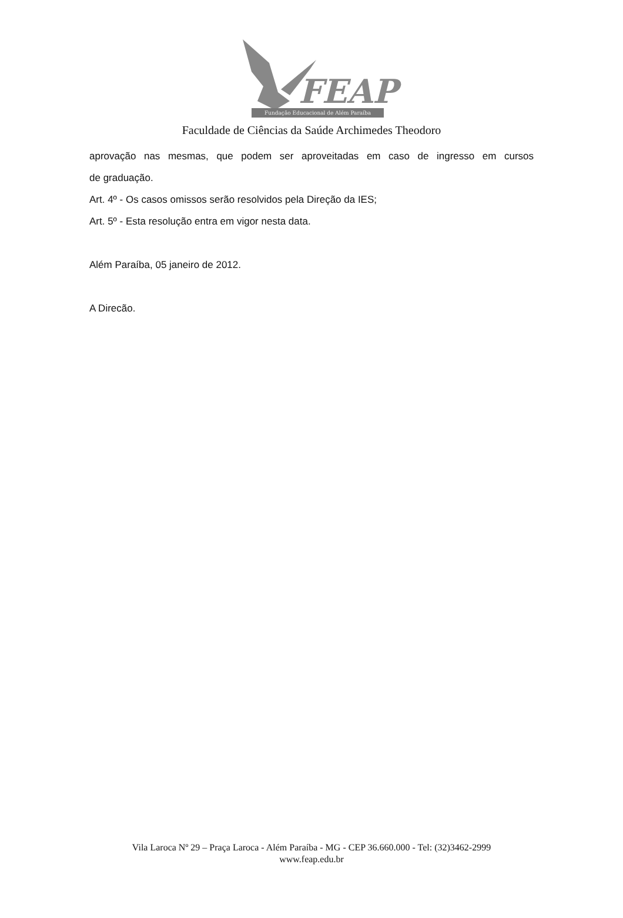FEAP
Fundação Educacional de Além Paraíba
Faculdade de Ciências da Saúde Archimedes Theodoro
aprovação nas mesmas, que podem ser aproveitadas em caso de ingresso em cursos
de graduação.
Art. 4º - Os casos omissos serão resolvidos pela Direção da IES;
Art. 5º - Esta resolução entra em vigor nesta data.
Além Paraíba, 05 janeiro de 2012.
A Direcão.
Vila Laroca Nº 29 – Praça Laroca - Além Paraíba - MG - CEP 36.660.000 - Tel: (32)3462-2999
www.feap.edu.br